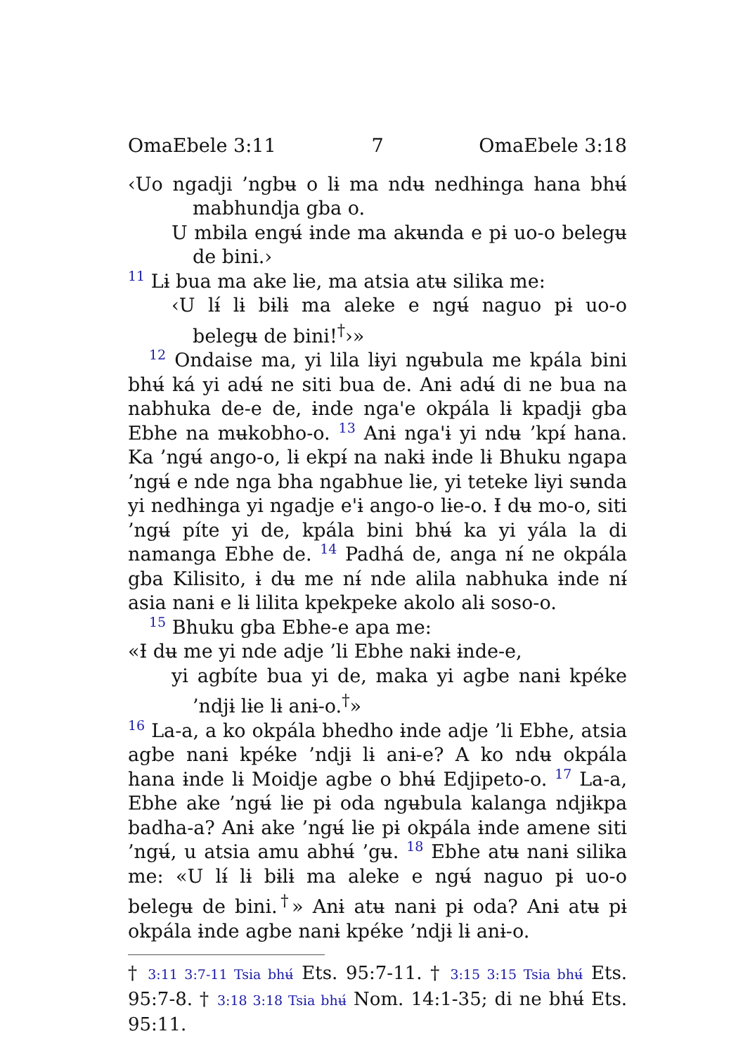OmaEbele 3:11 7 OmaEbele 3:18
‹Uo ngadji ’ngbʉ o lɨ ma ndʉ nedhɨnga hana bhʉ́ mabhundja gba o.
U mbɨla engʉ́ ɨnde ma akʉnda e pɨ uo-o belegʉ de bini.›
11 Lɨ bua ma ake lɨe, ma atsia atʉ silika me:
‹U lɨ́ lɨ bɨlɨ ma aleke e ngʉ́ naguo pɨ uo-o belegʉ de bini!<sup>†</sup>›»
12 Ondaise ma, yi lila lɨyi ngʉbula me kpála bini bhʉ́ ká yi adʉ́ ne siti bua de. Anɨ adʉ́ di ne bua na nabhuka de-e de, ɨnde nga'e okpála lɨ kpadjɨ gba Ebhe na mʉkobho-o. 13 Anɨ nga'ɨ yi ndʉ ’kpɨ́ hana. Ka ’ngʉ́ ango-o, lɨ ekpɨ́ na nakɨ ɨnde lɨ Bhuku ngapa ’ngʉ́ e nde nga bha ngabhue lɨe, yi teteke lɨyi sʉnda yi nedhɨnga yi ngadje e'ɨ ango-o lɨe-o. Ɨ dʉ mo-o, siti ’ngʉ́ píte yi de, kpála bini bhʉ́ ka yi yála la di namanga Ebhe de. 14 Padhá de, anga nɨ́ ne okpála gba Kilisito, ɨ dʉ me nɨ́ nde alila nabhuka ɨnde nɨ́ asia nanɨ e lɨ lilita kpekpeke akolo alɨ soso-o.
15 Bhuku gba Ebhe-e apa me:
«Ɨ dʉ me yi nde adje ’li Ebhe nakɨ ɨnde-e,
yi agbíte bua yi de, maka yi agbe nanɨ kpéke ’ndjɨ lɨe lɨ anɨ-o.<sup>†</sup>»
16 La-a, a ko okpála bhedho ɨnde adje ’li Ebhe, atsia agbe nanɨ kpéke ’ndjɨ lɨ anɨ-e? A ko ndʉ okpála hana ɨnde lɨ Moidje agbe o bhʉ́ Edjipeto-o. 17 La-a, Ebhe ake ’ngʉ́ lɨe pɨ oda ngʉbula kalanga ndjɨkpa badha-a? Anɨ ake ’ngʉ́ lɨe pɨ okpála ɨnde amene siti ’ngʉ́, u atsia amu abhʉ́ ’gʉ. 18 Ebhe atʉ nanɨ silika me: «U lɨ́ lɨ bɨlɨ ma aleke e ngʉ́ naguo pɨ uo-o belegʉ de bini.<sup>†</sup>» Anɨ atʉ nanɨ pɨ oda? Anɨ atʉ pɨ okpála ɨnde agbe nanɨ kpéke ’ndjɨ lɨ anɨ-o.
† 3:11 3:7-11 Tsia bhʉ́ Ets. 95:7-11. † 3:15 3:15 Tsia bhʉ́ Ets. 95:7-8. † 3:18 3:18 Tsia bhʉ́ Nom. 14:1-35; di ne bhʉ́ Ets. 95:11.